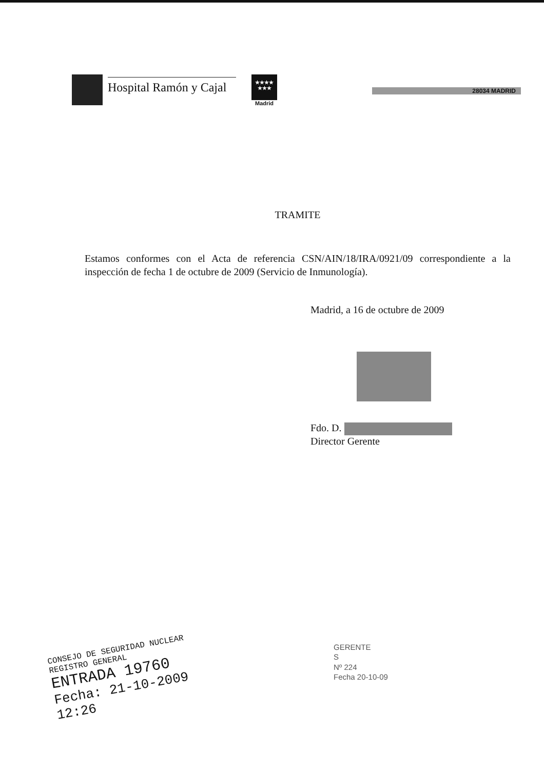Hospital Ramón y Cajal
★★★★
★★★
Madrid
28034 MADRID
TRAMITE
Estamos conformes con el Acta de referencia CSN/AIN/18/IRA/0921/09 correspondiente a la inspección de fecha 1 de octubre de 2009 (Servicio de Inmunología).
Madrid, a 16 de octubre de 2009
Fdo. D.
Director Gerente
CONSEJO DE SEGURIDAD NUCLEAR
REGISTRO GENERAL
ENTRADA 19760
Fecha: 21-10-2009 12:26
GERENTE
S
Nº 224
Fecha 20-10-09